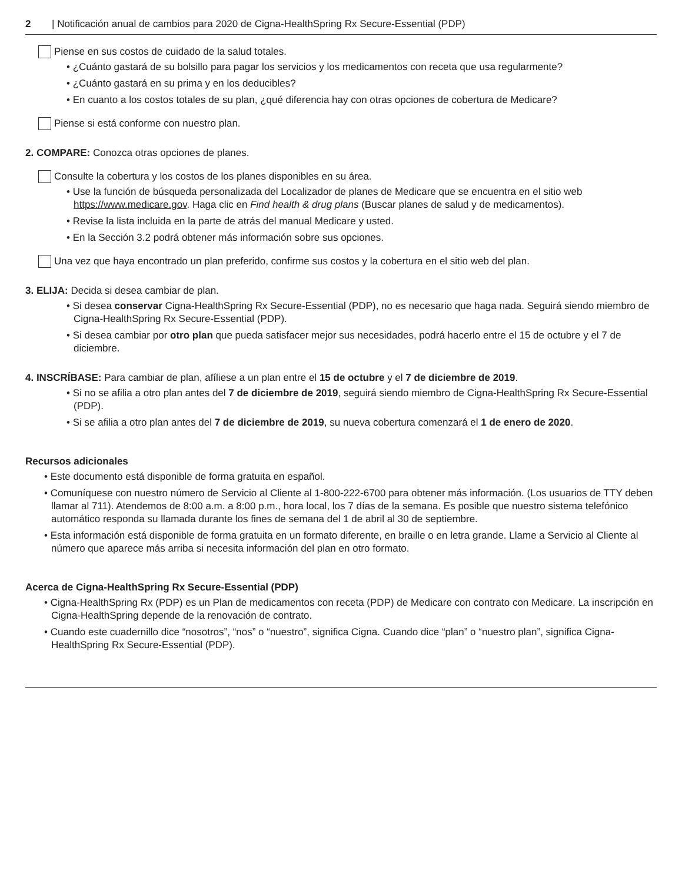2 | Notificación anual de cambios para 2020 de Cigna-HealthSpring Rx Secure-Essential (PDP)
Piense en sus costos de cuidado de la salud totales.
• ¿Cuánto gastará de su bolsillo para pagar los servicios y los medicamentos con receta que usa regularmente?
• ¿Cuánto gastará en su prima y en los deducibles?
• En cuanto a los costos totales de su plan, ¿qué diferencia hay con otras opciones de cobertura de Medicare?
Piense si está conforme con nuestro plan.
2. COMPARE: Conozca otras opciones de planes.
Consulte la cobertura y los costos de los planes disponibles en su área.
• Use la función de búsqueda personalizada del Localizador de planes de Medicare que se encuentra en el sitio web https://www.medicare.gov. Haga clic en Find health & drug plans (Buscar planes de salud y de medicamentos).
• Revise la lista incluida en la parte de atrás del manual Medicare y usted.
• En la Sección 3.2 podrá obtener más información sobre sus opciones.
Una vez que haya encontrado un plan preferido, confirme sus costos y la cobertura en el sitio web del plan.
3. ELIJA: Decida si desea cambiar de plan.
• Si desea conservar Cigna-HealthSpring Rx Secure-Essential (PDP), no es necesario que haga nada. Seguirá siendo miembro de Cigna-HealthSpring Rx Secure-Essential (PDP).
• Si desea cambiar por otro plan que pueda satisfacer mejor sus necesidades, podrá hacerlo entre el 15 de octubre y el 7 de diciembre.
4. INSCRÍBASE: Para cambiar de plan, afíliese a un plan entre el 15 de octubre y el 7 de diciembre de 2019.
• Si no se afilia a otro plan antes del 7 de diciembre de 2019, seguirá siendo miembro de Cigna-HealthSpring Rx Secure-Essential (PDP).
• Si se afilia a otro plan antes del 7 de diciembre de 2019, su nueva cobertura comenzará el 1 de enero de 2020.
Recursos adicionales
• Este documento está disponible de forma gratuita en español.
• Comuníquese con nuestro número de Servicio al Cliente al 1-800-222-6700 para obtener más información. (Los usuarios de TTY deben llamar al 711). Atendemos de 8:00 a.m. a 8:00 p.m., hora local, los 7 días de la semana. Es posible que nuestro sistema telefónico automático responda su llamada durante los fines de semana del 1 de abril al 30 de septiembre.
• Esta información está disponible de forma gratuita en un formato diferente, en braille o en letra grande. Llame a Servicio al Cliente al número que aparece más arriba si necesita información del plan en otro formato.
Acerca de Cigna-HealthSpring Rx Secure-Essential (PDP)
• Cigna-HealthSpring Rx (PDP) es un Plan de medicamentos con receta (PDP) de Medicare con contrato con Medicare. La inscripción en Cigna-HealthSpring depende de la renovación de contrato.
• Cuando este cuadernillo dice “nosotros”, “nos” o “nuestro”, significa Cigna. Cuando dice “plan” o “nuestro plan”, significa Cigna-HealthSpring Rx Secure-Essential (PDP).